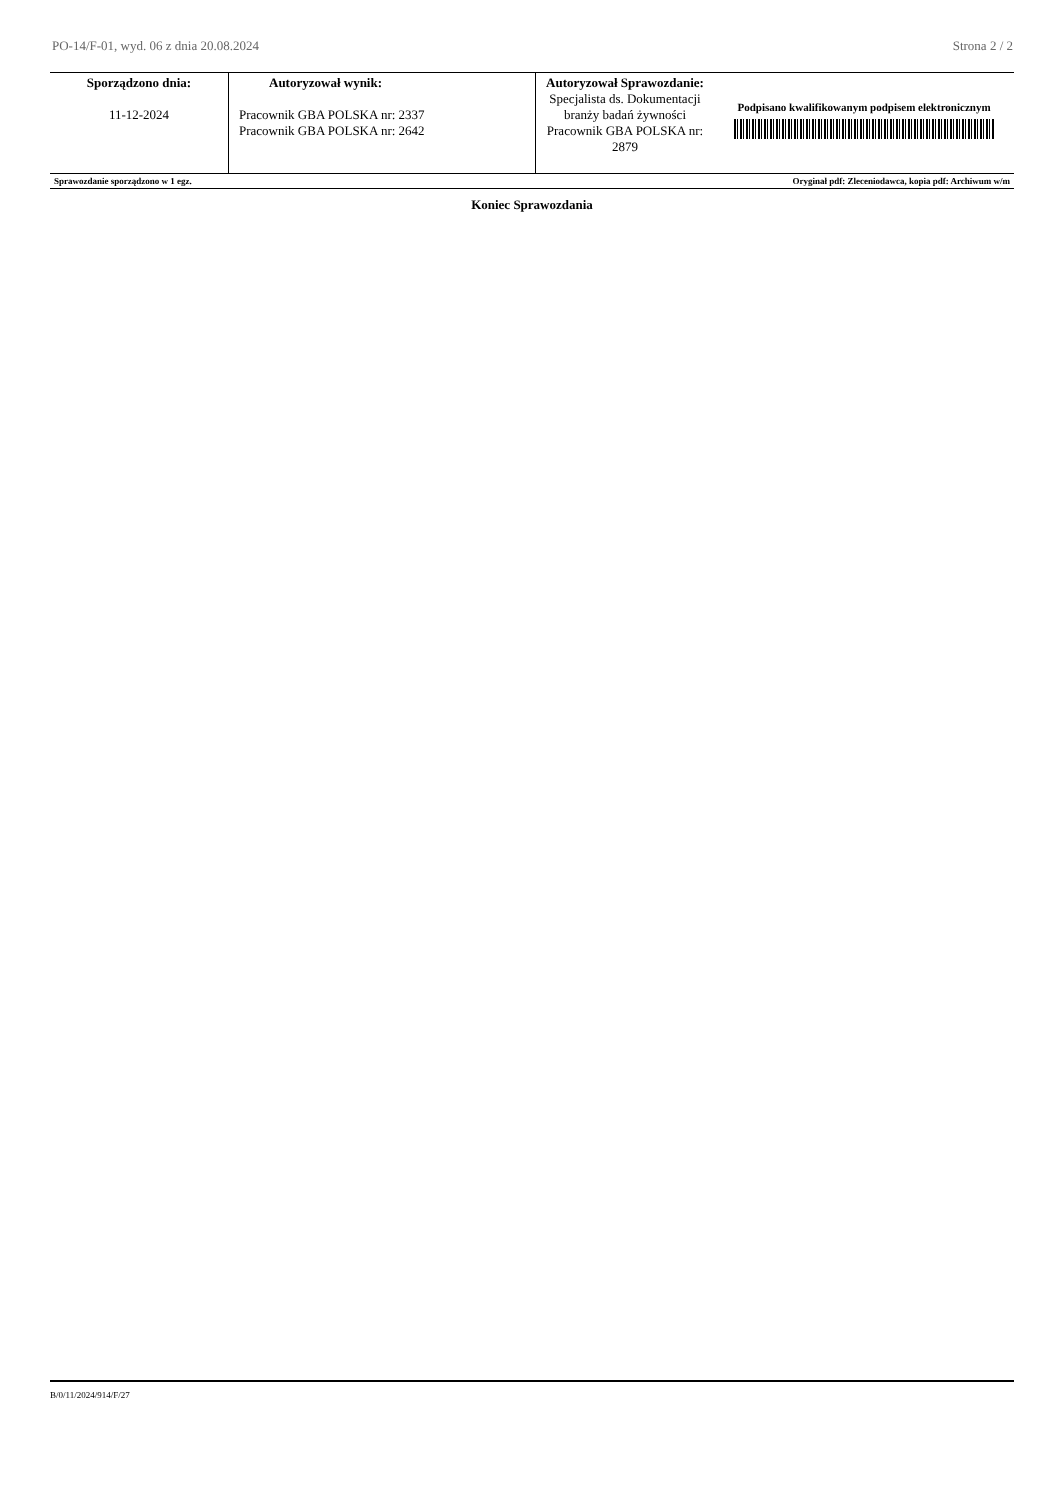PO-14/F-01, wyd. 06 z dnia 20.08.2024 Strona 2 / 2
| Sporządzono dnia: 11-12-2024 | Autoryzował wynik: Pracownik GBA POLSKA nr: 2337 Pracownik GBA POLSKA nr: 2642 | Autoryzował Sprawozdanie: Specjalista ds. Dokumentacji branży badań żywności Pracownik GBA POLSKA nr: 2879 | Podpisano kwalifikowanym podpisem elektronicznym |
| Sprawozdanie sporządzono w 1 egz. | Oryginał pdf: Zleceniodawca, kopia pdf: Archiwum w/m |
Koniec Sprawozdania
B/0/11/2024/914/F/27